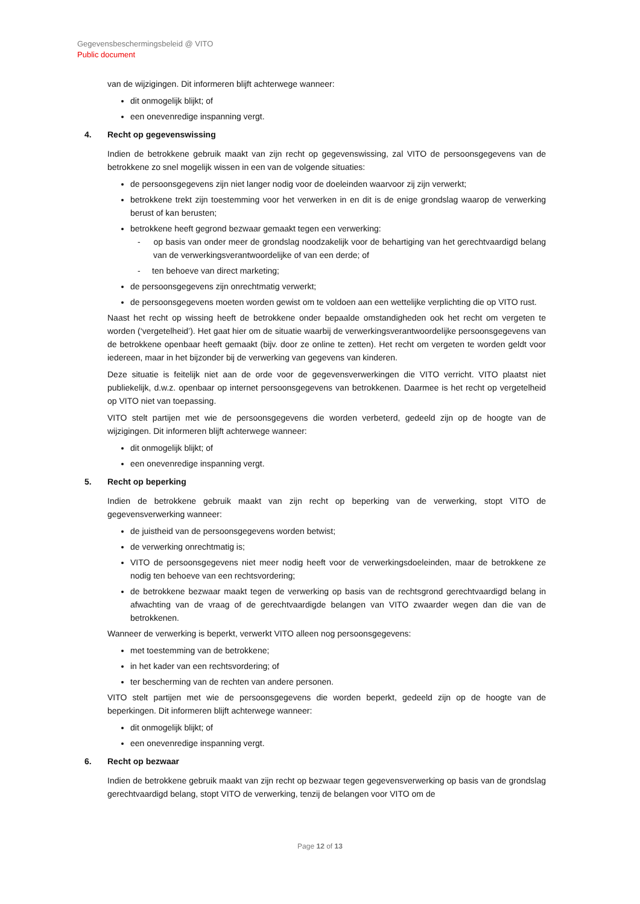Gegevensbeschermingsbeleid @ VITO
Public document
van de wijzigingen. Dit informeren blijft achterwege wanneer:
dit onmogelijk blijkt; of
een onevenredige inspanning vergt.
4. Recht op gegevenswissing
Indien de betrokkene gebruik maakt van zijn recht op gegevenswissing, zal VITO de persoonsgegevens van de betrokkene zo snel mogelijk wissen in een van de volgende situaties:
de persoonsgegevens zijn niet langer nodig voor de doeleinden waarvoor zij zijn verwerkt;
betrokkene trekt zijn toestemming voor het verwerken in en dit is de enige grondslag waarop de verwerking berust of kan berusten;
betrokkene heeft gegrond bezwaar gemaakt tegen een verwerking:
- op basis van onder meer de grondslag noodzakelijk voor de behartiging van het gerechtvaardigd belang van de verwerkingsverantwoordelijke of van een derde; of
- ten behoeve van direct marketing;
de persoonsgegevens zijn onrechtmatig verwerkt;
de persoonsgegevens moeten worden gewist om te voldoen aan een wettelijke verplichting die op VITO rust.
Naast het recht op wissing heeft de betrokkene onder bepaalde omstandigheden ook het recht om vergeten te worden (‘vergetelheid’). Het gaat hier om de situatie waarbij de verwerkingsverantwoordelijke persoonsgegevens van de betrokkene openbaar heeft gemaakt (bijv. door ze online te zetten). Het recht om vergeten te worden geldt voor iedereen, maar in het bijzonder bij de verwerking van gegevens van kinderen.
Deze situatie is feitelijk niet aan de orde voor de gegevensverwerkingen die VITO verricht. VITO plaatst niet publiekelijk, d.w.z. openbaar op internet persoonsgegevens van betrokkenen. Daarmee is het recht op vergetelheid op VITO niet van toepassing.
VITO stelt partijen met wie de persoonsgegevens die worden verbeterd, gedeeld zijn op de hoogte van de wijzigingen. Dit informeren blijft achterwege wanneer:
dit onmogelijk blijkt; of
een onevenredige inspanning vergt.
5. Recht op beperking
Indien de betrokkene gebruik maakt van zijn recht op beperking van de verwerking, stopt VITO de gegevensverwerking wanneer:
de juistheid van de persoonsgegevens worden betwist;
de verwerking onrechtmatig is;
VITO de persoonsgegevens niet meer nodig heeft voor de verwerkingsdoeleinden, maar de betrokkene ze nodig ten behoeve van een rechtsvordering;
de betrokkene bezwaar maakt tegen de verwerking op basis van de rechtsgrond gerechtvaardigd belang in afwachting van de vraag of de gerechtvaardigde belangen van VITO zwaarder wegen dan die van de betrokkenen.
Wanneer de verwerking is beperkt, verwerkt VITO alleen nog persoonsgegevens:
met toestemming van de betrokkene;
in het kader van een rechtsvordering; of
ter bescherming van de rechten van andere personen.
VITO stelt partijen met wie de persoonsgegevens die worden beperkt, gedeeld zijn op de hoogte van de beperkingen. Dit informeren blijft achterwege wanneer:
dit onmogelijk blijkt; of
een onevenredige inspanning vergt.
6. Recht op bezwaar
Indien de betrokkene gebruik maakt van zijn recht op bezwaar tegen gegevensverwerking op basis van de grondslag gerechtvaardigd belang, stopt VITO de verwerking, tenzij de belangen voor VITO om de
Page 12 of 13